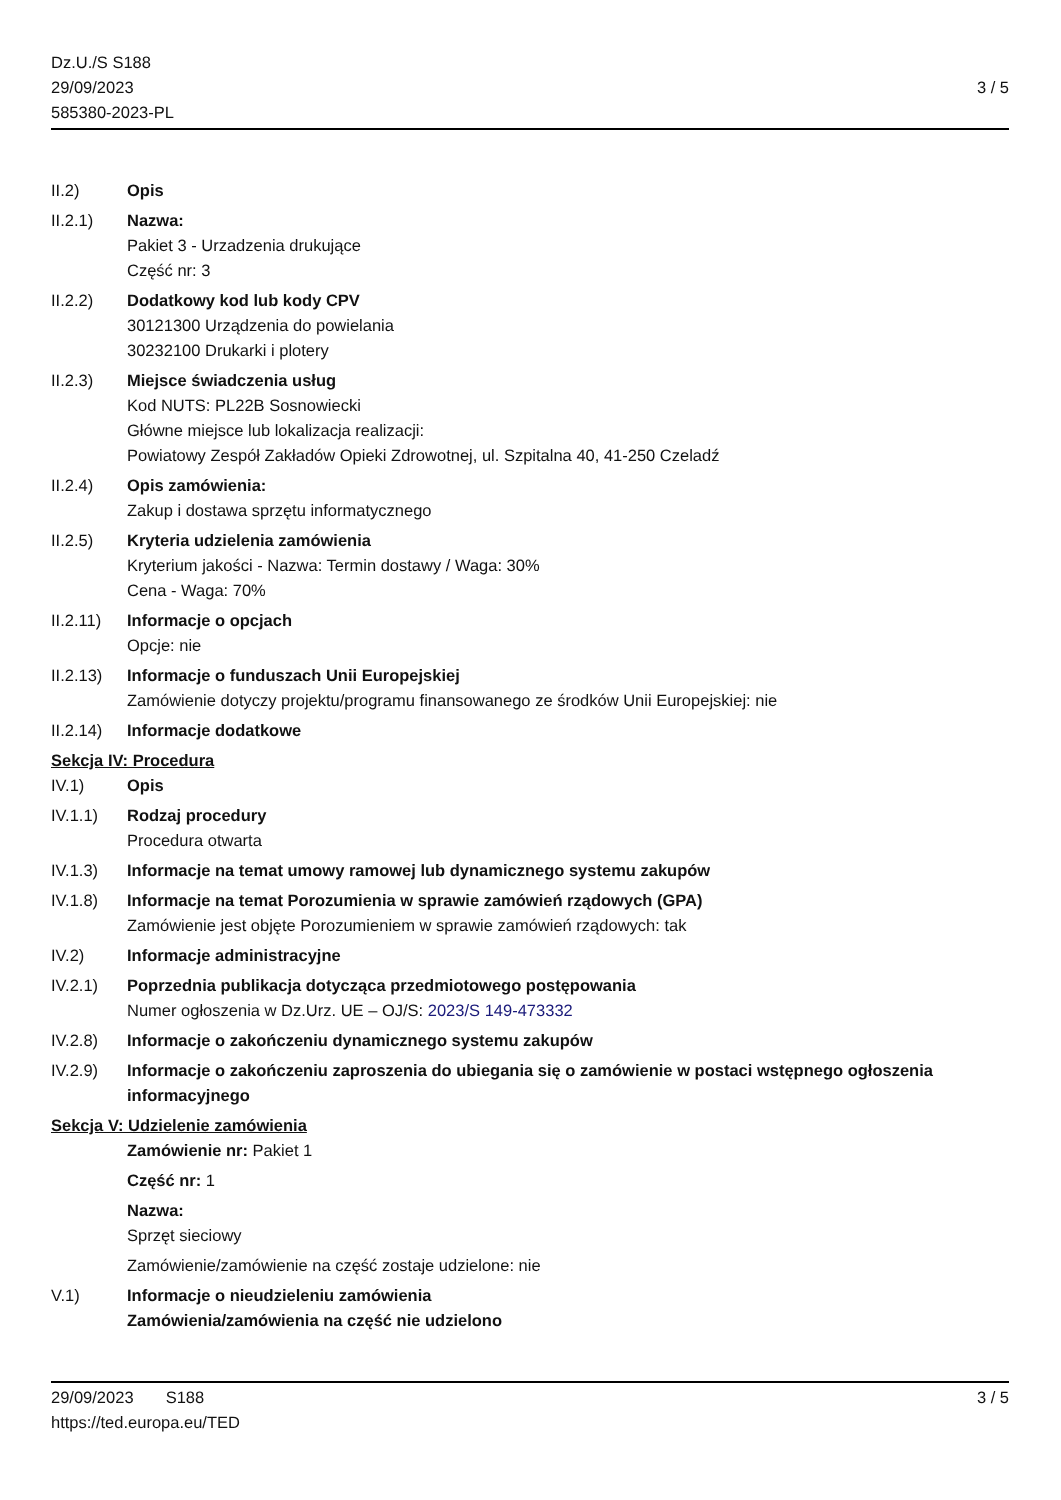Dz.U./S S188
29/09/2023
585380-2023-PL
3 / 5
II.2) Opis
II.2.1) Nazwa:
Pakiet 3 - Urzadzenia drukujące
Część nr: 3
II.2.2) Dodatkowy kod lub kody CPV
30121300 Urządzenia do powielania
30232100 Drukarki i plotery
II.2.3) Miejsce świadczenia usług
Kod NUTS: PL22B Sosnowiecki
Główne miejsce lub lokalizacja realizacji:
Powiatowy Zespół Zakładów Opieki Zdrowotnej, ul. Szpitalna 40, 41-250 Czeladź
II.2.4) Opis zamówienia:
Zakup i dostawa sprzętu informatycznego
II.2.5) Kryteria udzielenia zamówienia
Kryterium jakości - Nazwa: Termin dostawy / Waga: 30%
Cena - Waga: 70%
II.2.11)
Informacje o opcjach
Opcje: nie
II.2.13)
Informacje o funduszach Unii Europejskiej
Zamówienie dotyczy projektu/programu finansowanego ze środków Unii Europejskiej: nie
II.2.14)
Informacje dodatkowe
Sekcja IV: Procedura
IV.1) Opis
IV.1.1) Rodzaj procedury
Procedura otwarta
IV.1.3) Informacje na temat umowy ramowej lub dynamicznego systemu zakupów
IV.1.8) Informacje na temat Porozumienia w sprawie zamówień rządowych (GPA)
Zamówienie jest objęte Porozumieniem w sprawie zamówień rządowych: tak
IV.2) Informacje administracyjne
IV.2.1) Poprzednia publikacja dotycząca przedmiotowego postępowania
Numer ogłoszenia w Dz.Urz. UE – OJ/S: 2023/S 149-473332
IV.2.8) Informacje o zakończeniu dynamicznego systemu zakupów
IV.2.9) Informacje o zakończeniu zaproszenia do ubiegania się o zamówienie w postaci wstępnego ogłoszenia informacyjnego
Sekcja V: Udzielenie zamówienia
Zamówienie nr: Pakiet 1
Część nr: 1
Nazwa:
Sprzęt sieciowy
Zamówienie/zamówienie na część zostaje udzielone: nie
V.1) Informacje o nieudzieleniu zamówienia
Zamówienia/zamówienia na część nie udzielono
29/09/2023 S188
https://ted.europa.eu/TED
3 / 5